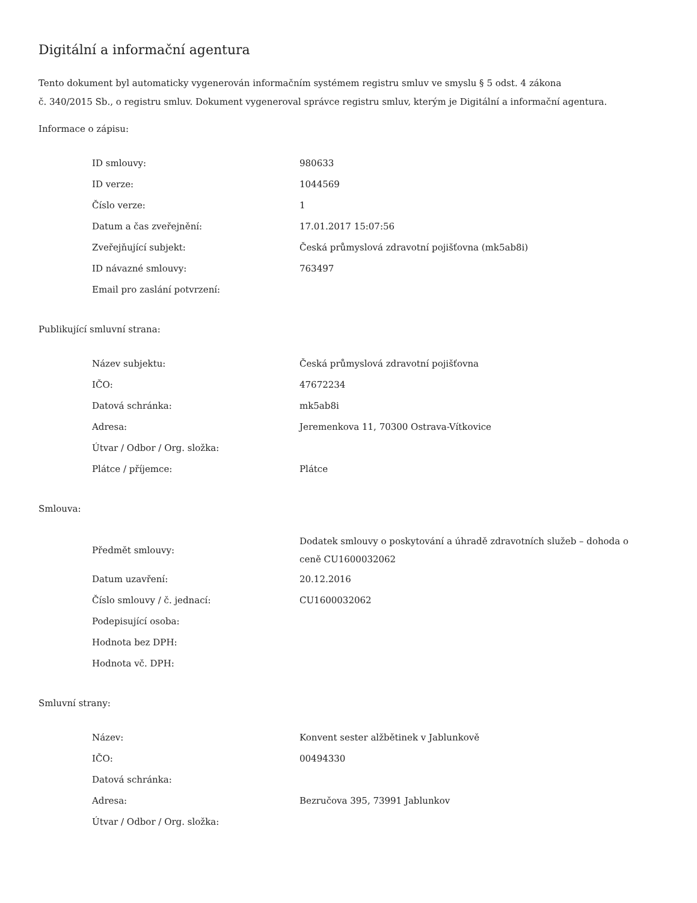Digitální a informační agentura
Tento dokument byl automaticky vygenerován informačním systémem registru smluv ve smyslu § 5 odst. 4 zákona
č. 340/2015 Sb., o registru smluv. Dokument vygeneroval správce registru smluv, kterým je Digitální a informační agentura.
Informace o zápisu:
| ID smlouvy: | 980633 |
| ID verze: | 1044569 |
| Číslo verze: | 1 |
| Datum a čas zveřejnění: | 17.01.2017 15:07:56 |
| Zveřejňující subjekt: | Česká průmyslová zdravotní pojišťovna (mk5ab8i) |
| ID návazné smlouvy: | 763497 |
| Email pro zaslání potvrzení: | |
Publikující smluvní strana:
| Název subjektu: | Česká průmyslová zdravotní pojišťovna |
| IČO: | 47672234 |
| Datová schránka: | mk5ab8i |
| Adresa: | Jeremenkova 11, 70300 Ostrava-Vítkovice |
| Útvar / Odbor / Org. složka: | |
| Plátce / příjemce: | Plátce |
Smlouva:
| Předmět smlouvy: | Dodatek smlouvy o poskytování a úhradě zdravotních služeb – dohoda o ceně CU1600032062 |
| Datum uzavření: | 20.12.2016 |
| Číslo smlouvy / č. jednací: | CU1600032062 |
| Podepisující osoba: | |
| Hodnota bez DPH: | |
| Hodnota vč. DPH: | |
Smluvní strany:
| Název: | Konvent sester alžbětinek v Jablunkově |
| IČO: | 00494330 |
| Datová schránka: | |
| Adresa: | Bezručova 395, 73991 Jablunkov |
| Útvar / Odbor / Org. složka: | |